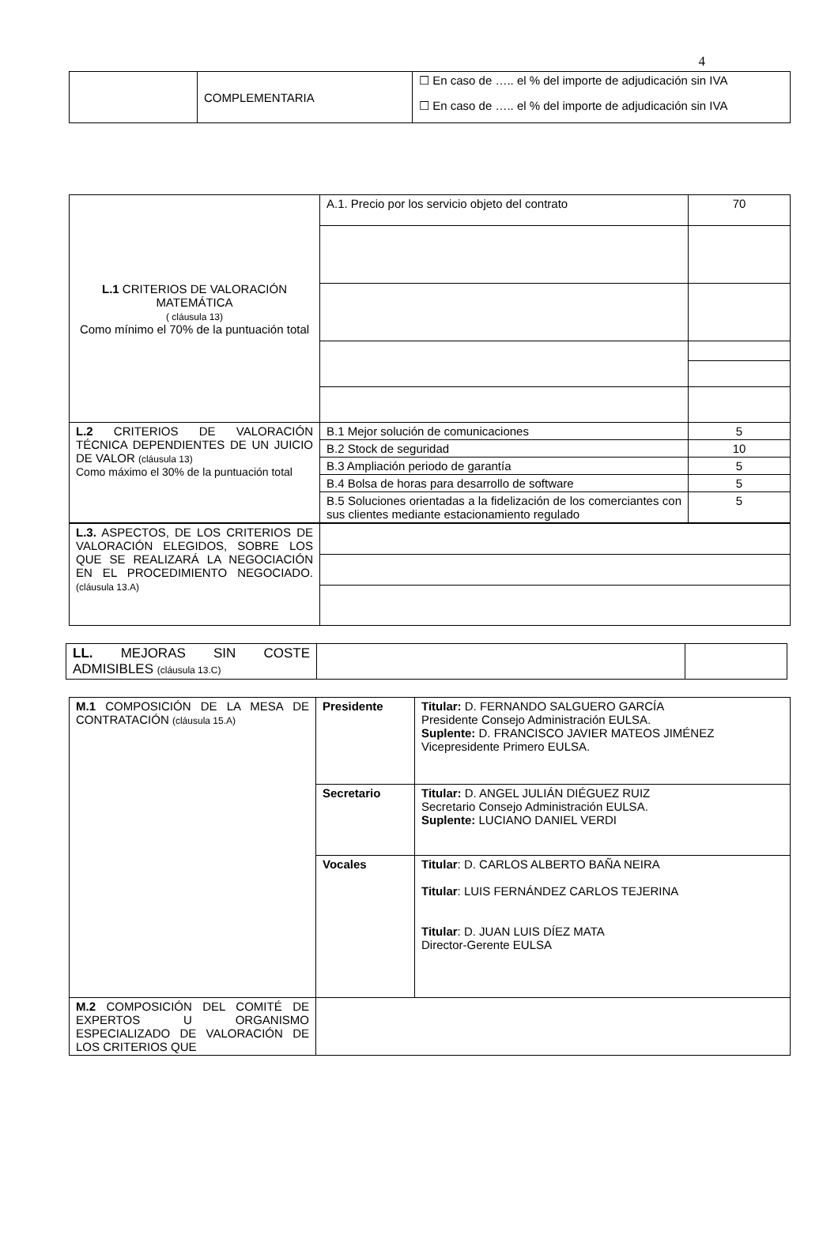4
| | COMPLEMENTARIA | ☐ En caso de ….. el % del importe de adjudicación sin IVA |
| | | ☐ En caso de ….. el % del importe de adjudicación sin IVA |
| L.1 CRITERIOS DE VALORACIÓN MATEMÁTICA ( cláusula 13) Como mínimo el 70% de la puntuación total | A.1. Precio por los servicio objeto del contrato | 70 |
| L.2 CRITERIOS DE VALORACIÓN TÉCNICA DEPENDIENTES DE UN JUICIO DE VALOR (cláusula 13) Como máximo el 30% de la puntuación total | B.1 Mejor solución de comunicaciones | 5 |
| | B.2 Stock de seguridad | 10 |
| | B.3 Ampliación periodo de garantía | 5 |
| | B.4 Bolsa de horas para desarrollo de software | 5 |
| | B.5 Soluciones orientadas a la fidelización de los comerciantes con sus clientes mediante estacionamiento regulado | 5 |
| L.3. ASPECTOS, DE LOS CRITERIOS DE VALORACIÓN ELEGIDOS, SOBRE LOS QUE SE REALIZARÁ LA NEGOCIACIÓN EN EL PROCEDIMIENTO NEGOCIADO. (cláusula 13.A) | |
| LL. MEJORAS SIN COSTE ADMISIBLES (cláusula 13.C) | | |
| M.1 COMPOSICIÓN DE LA MESA DE CONTRATACIÓN (cláusula 15.A) | Presidente | Titular: D. FERNANDO SALGUERO GARCÍA Presidente Consejo Administración EULSA. Suplente: D. FRANCISCO JAVIER MATEOS JIMÉNEZ Vicepresidente Primero EULSA. |
| | Secretario | Titular: D. ANGEL JULIÁN DIÉGUEZ RUIZ Secretario Consejo Administración EULSA. Suplente: LUCIANO DANIEL VERDI |
| | Vocales | Titular : D. CARLOS ALBERTO BAÑA NEIRA Titular : LUIS FERNÁNDEZ CARLOS TEJERINA Titular : D. JUAN LUIS DÍEZ MATA Director-Gerente EULSA |
| M.2 COMPOSICIÓN DEL COMITÉ DE EXPERTOS U ORGANISMO ESPECIALIZADO DE VALORACIÓN DE LOS CRITERIOS QUE | | |